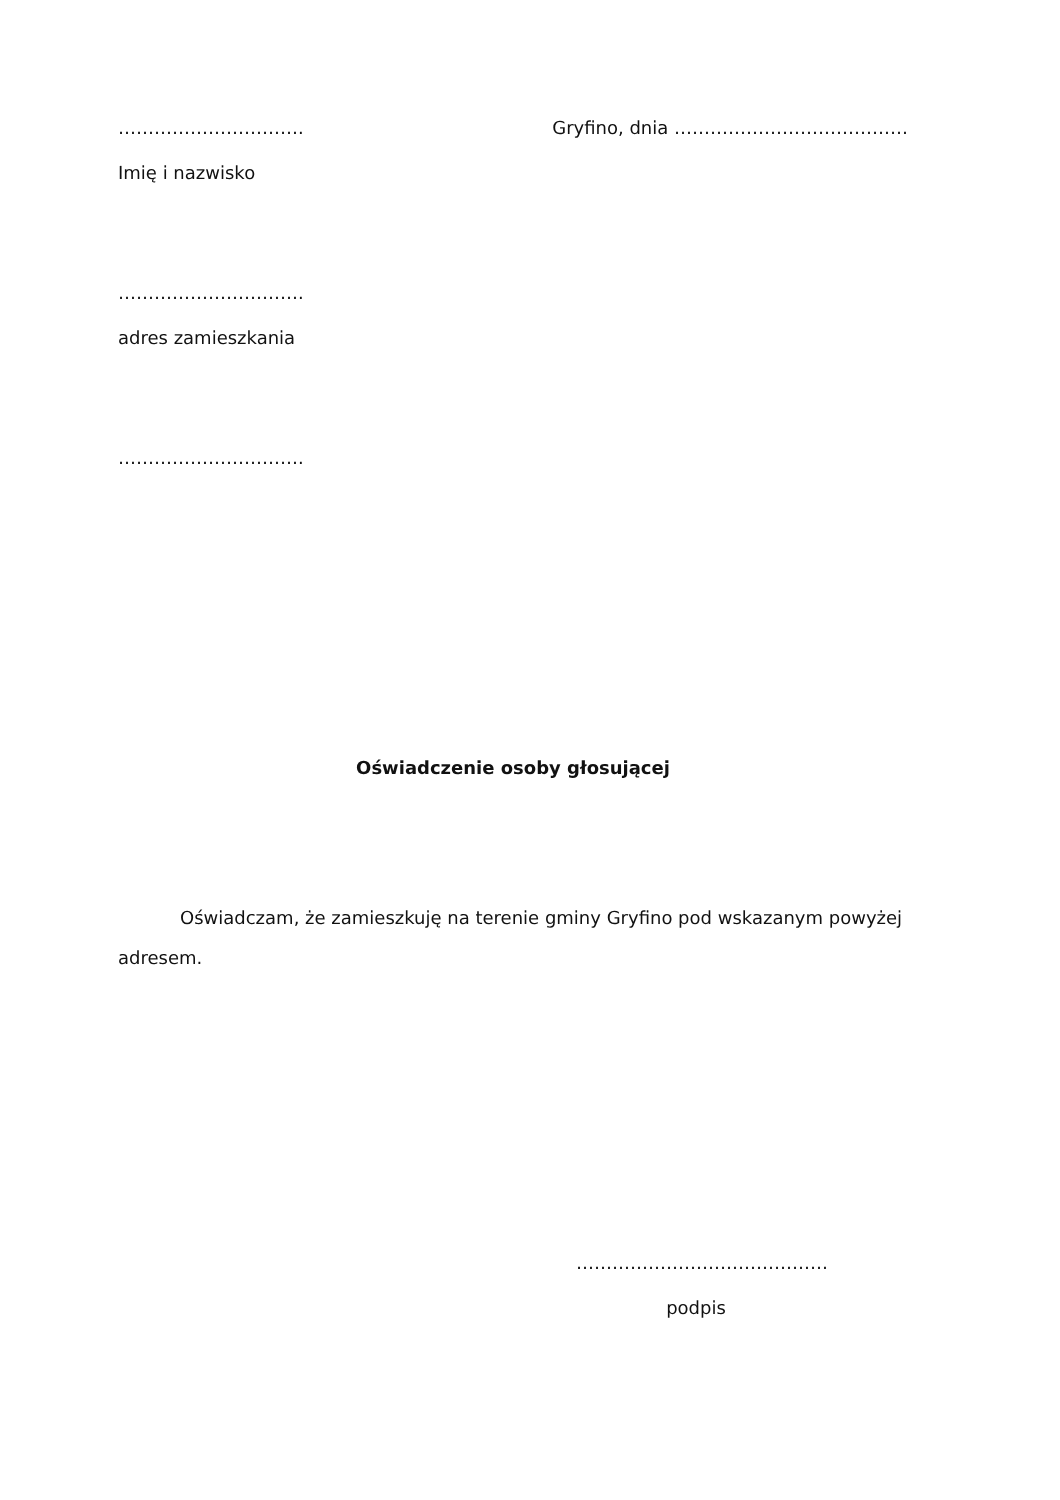…………………………. Gryfino, dnia …………………………………
Imię i nazwisko
………………………….
adres zamieszkania
………………………….
Oświadczenie osoby głosującej
Oświadczam, że zamieszkuję na terenie gminy Gryfino pod wskazanym powyżej adresem.
……………………………………
podpis